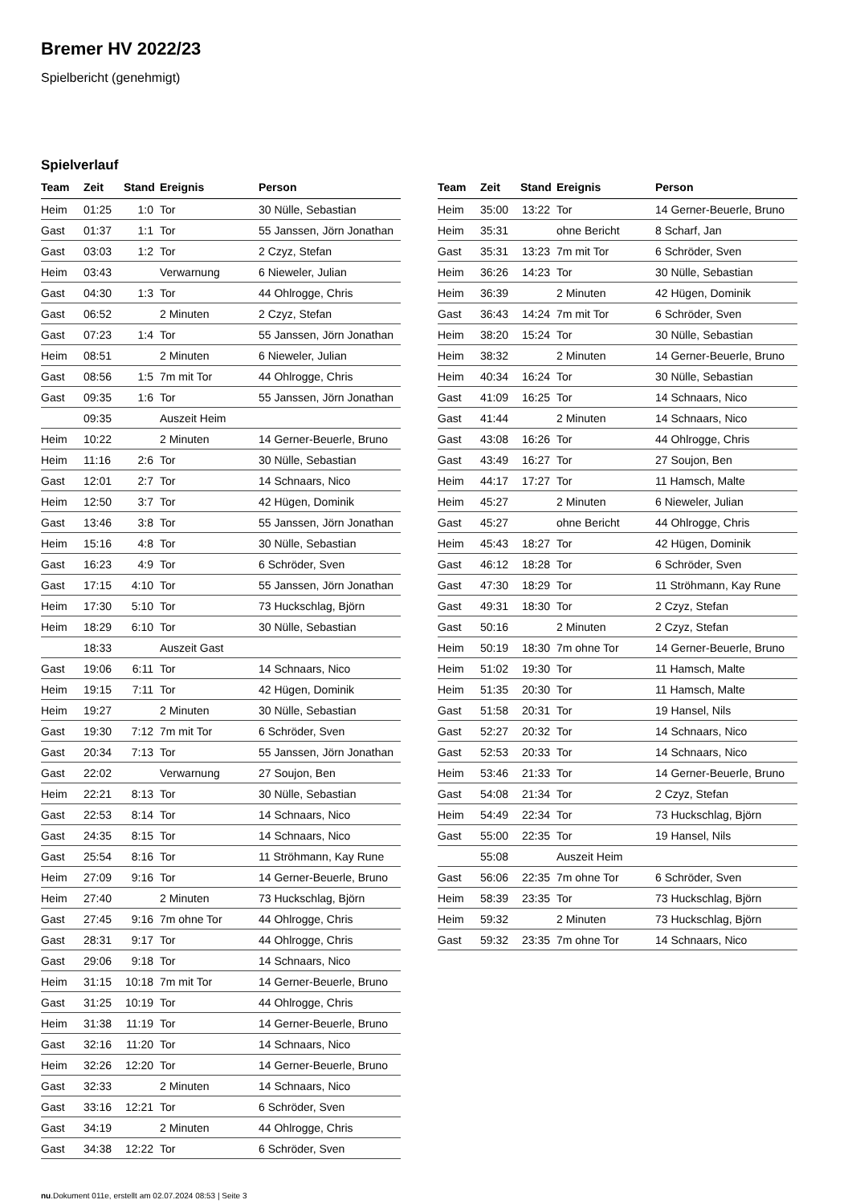Bremer HV 2022/23
Spielbericht (genehmigt)
Spielverlauf
| Team | Zeit | Stand | Ereignis | Person |
| --- | --- | --- | --- | --- |
| Heim | 01:25 | 1:0 | Tor | 30 Nülle, Sebastian |
| Gast | 01:37 | 1:1 | Tor | 55 Janssen, Jörn Jonathan |
| Gast | 03:03 | 1:2 | Tor | 2 Czyz, Stefan |
| Heim | 03:43 | | Verwarnung | 6 Nieweler, Julian |
| Gast | 04:30 | 1:3 | Tor | 44 Ohlrogge, Chris |
| Gast | 06:52 | | 2 Minuten | 2 Czyz, Stefan |
| Gast | 07:23 | 1:4 | Tor | 55 Janssen, Jörn Jonathan |
| Heim | 08:51 | | 2 Minuten | 6 Nieweler, Julian |
| Gast | 08:56 | 1:5 | 7m mit Tor | 44 Ohlrogge, Chris |
| Gast | 09:35 | 1:6 | Tor | 55 Janssen, Jörn Jonathan |
| | 09:35 | | Auszeit Heim | |
| Heim | 10:22 | | 2 Minuten | 14 Gerner-Beuerle, Bruno |
| Heim | 11:16 | 2:6 | Tor | 30 Nülle, Sebastian |
| Gast | 12:01 | 2:7 | Tor | 14 Schnaars, Nico |
| Heim | 12:50 | 3:7 | Tor | 42 Hügen, Dominik |
| Gast | 13:46 | 3:8 | Tor | 55 Janssen, Jörn Jonathan |
| Heim | 15:16 | 4:8 | Tor | 30 Nülle, Sebastian |
| Gast | 16:23 | 4:9 | Tor | 6 Schröder, Sven |
| Gast | 17:15 | 4:10 | Tor | 55 Janssen, Jörn Jonathan |
| Heim | 17:30 | 5:10 | Tor | 73 Huckschlag, Björn |
| Heim | 18:29 | 6:10 | Tor | 30 Nülle, Sebastian |
| | 18:33 | | Auszeit Gast | |
| Gast | 19:06 | 6:11 | Tor | 14 Schnaars, Nico |
| Heim | 19:15 | 7:11 | Tor | 42 Hügen, Dominik |
| Heim | 19:27 | | 2 Minuten | 30 Nülle, Sebastian |
| Gast | 19:30 | 7:12 | 7m mit Tor | 6 Schröder, Sven |
| Gast | 20:34 | 7:13 | Tor | 55 Janssen, Jörn Jonathan |
| Gast | 22:02 | | Verwarnung | 27 Soujon, Ben |
| Heim | 22:21 | 8:13 | Tor | 30 Nülle, Sebastian |
| Gast | 22:53 | 8:14 | Tor | 14 Schnaars, Nico |
| Gast | 24:35 | 8:15 | Tor | 14 Schnaars, Nico |
| Gast | 25:54 | 8:16 | Tor | 11 Ströhmann, Kay Rune |
| Heim | 27:09 | 9:16 | Tor | 14 Gerner-Beuerle, Bruno |
| Heim | 27:40 | | 2 Minuten | 73 Huckschlag, Björn |
| Gast | 27:45 | 9:16 | 7m ohne Tor | 44 Ohlrogge, Chris |
| Gast | 28:31 | 9:17 | Tor | 44 Ohlrogge, Chris |
| Gast | 29:06 | 9:18 | Tor | 14 Schnaars, Nico |
| Heim | 31:15 | 10:18 | 7m mit Tor | 14 Gerner-Beuerle, Bruno |
| Gast | 31:25 | 10:19 | Tor | 44 Ohlrogge, Chris |
| Heim | 31:38 | 11:19 | Tor | 14 Gerner-Beuerle, Bruno |
| Gast | 32:16 | 11:20 | Tor | 14 Schnaars, Nico |
| Heim | 32:26 | 12:20 | Tor | 14 Gerner-Beuerle, Bruno |
| Gast | 32:33 | | 2 Minuten | 14 Schnaars, Nico |
| Gast | 33:16 | 12:21 | Tor | 6 Schröder, Sven |
| Gast | 34:19 | | 2 Minuten | 44 Ohlrogge, Chris |
| Gast | 34:38 | 12:22 | Tor | 6 Schröder, Sven |
| Team | Zeit | Stand | Ereignis | Person |
| --- | --- | --- | --- | --- |
| Heim | 35:00 | 13:22 | Tor | 14 Gerner-Beuerle, Bruno |
| Heim | 35:31 | | ohne Bericht | 8 Scharf, Jan |
| Gast | 35:31 | 13:23 | 7m mit Tor | 6 Schröder, Sven |
| Heim | 36:26 | 14:23 | Tor | 30 Nülle, Sebastian |
| Heim | 36:39 | | 2 Minuten | 42 Hügen, Dominik |
| Gast | 36:43 | 14:24 | 7m mit Tor | 6 Schröder, Sven |
| Heim | 38:20 | 15:24 | Tor | 30 Nülle, Sebastian |
| Heim | 38:32 | | 2 Minuten | 14 Gerner-Beuerle, Bruno |
| Heim | 40:34 | 16:24 | Tor | 30 Nülle, Sebastian |
| Gast | 41:09 | 16:25 | Tor | 14 Schnaars, Nico |
| Gast | 41:44 | | 2 Minuten | 14 Schnaars, Nico |
| Gast | 43:08 | 16:26 | Tor | 44 Ohlrogge, Chris |
| Gast | 43:49 | 16:27 | Tor | 27 Soujon, Ben |
| Heim | 44:17 | 17:27 | Tor | 11 Hamsch, Malte |
| Heim | 45:27 | | 2 Minuten | 6 Nieweler, Julian |
| Gast | 45:27 | | ohne Bericht | 44 Ohlrogge, Chris |
| Heim | 45:43 | 18:27 | Tor | 42 Hügen, Dominik |
| Gast | 46:12 | 18:28 | Tor | 6 Schröder, Sven |
| Gast | 47:30 | 18:29 | Tor | 11 Ströhmann, Kay Rune |
| Gast | 49:31 | 18:30 | Tor | 2 Czyz, Stefan |
| Gast | 50:16 | | 2 Minuten | 2 Czyz, Stefan |
| Heim | 50:19 | 18:30 | 7m ohne Tor | 14 Gerner-Beuerle, Bruno |
| Heim | 51:02 | 19:30 | Tor | 11 Hamsch, Malte |
| Heim | 51:35 | 20:30 | Tor | 11 Hamsch, Malte |
| Gast | 51:58 | 20:31 | Tor | 19 Hansel, Nils |
| Gast | 52:27 | 20:32 | Tor | 14 Schnaars, Nico |
| Gast | 52:53 | 20:33 | Tor | 14 Schnaars, Nico |
| Heim | 53:46 | 21:33 | Tor | 14 Gerner-Beuerle, Bruno |
| Gast | 54:08 | 21:34 | Tor | 2 Czyz, Stefan |
| Heim | 54:49 | 22:34 | Tor | 73 Huckschlag, Björn |
| Gast | 55:00 | 22:35 | Tor | 19 Hansel, Nils |
| | 55:08 | | Auszeit Heim | |
| Gast | 56:06 | 22:35 | 7m ohne Tor | 6 Schröder, Sven |
| Heim | 58:39 | 23:35 | Tor | 73 Huckschlag, Björn |
| Heim | 59:32 | | 2 Minuten | 73 Huckschlag, Björn |
| Gast | 59:32 | 23:35 | 7m ohne Tor | 14 Schnaars, Nico |
nu.Dokument 011e, erstellt am 02.07.2024 08:53 | Seite 3